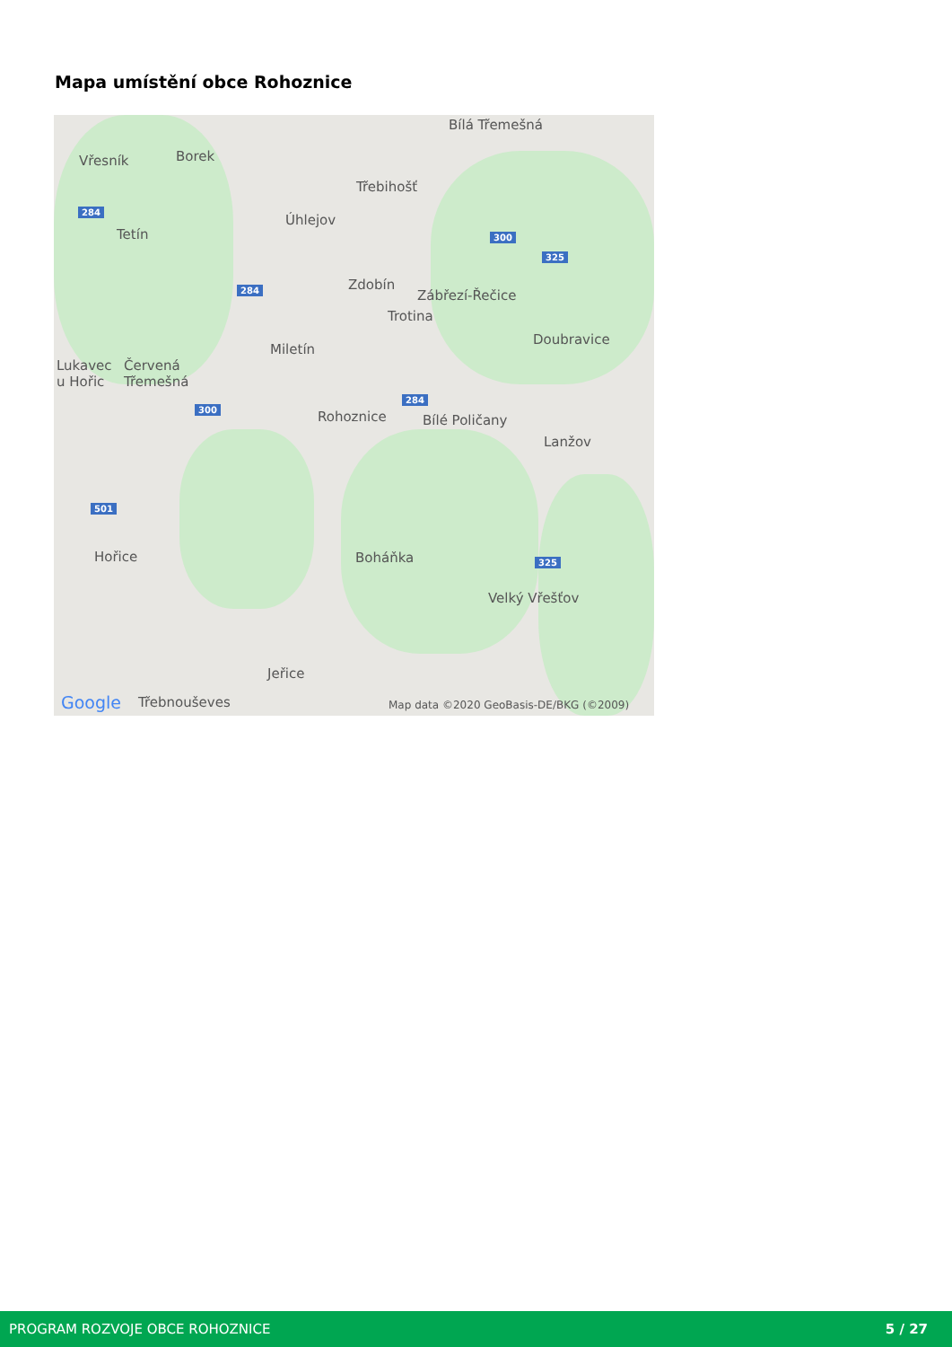Mapa umístění obce Rohoznice
Bílá Třemešná
Vřesník Borek
Třebihošť
Úhlejov
Tetín
Zdobín
Zábřezí-Řečice
Trotina
Doubravice
Miletín
Lukavec
u Hořic
Červená
Třemešná
Rohoznice Bílé Poličany
Lanžov
Hořice Boháňka
Velký Vřešťov
Jeřice
Google Třebnouševes Map data ©2020 GeoBasis-DE/BKG (©2009)
284
300
325
284
284
300
501
325
PROGRAM ROZVOJE OBCE ROHOZNICE 5 / 27